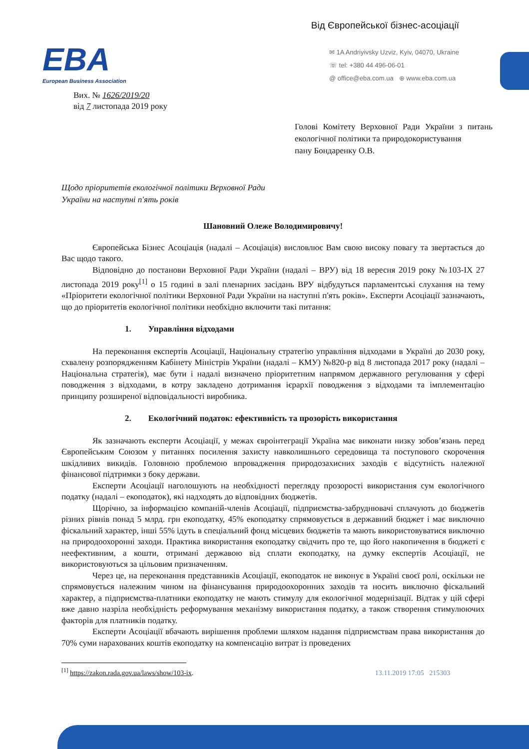Від Європейської бізнес-асоціації
EBA
European Business Association
✉ 1A Andriyivsky Uzviz, Kyiv, 04070, Ukraine
☏ tel: +380 44 496-06-01
@ office@eba.com.ua ⊕ www.eba.com.ua
Вих. № 1626/2019/20
від 7 листопада 2019 року
Голові Комітету Верховної Ради України з питань екологічної політики та природокористування
пану Бондаренку О.В.
Щодо пріоритетів екологічної політики Верховної Ради
України на наступні п'ять років
Шановний Олеже Володимировичу!
Європейська Бізнес Асоціація (надалі – Асоціація) висловлює Вам свою високу повагу та звертається до Вас щодо такого.
Відповідно до постанови Верховної Ради України (надалі – ВРУ) від 18 вересня 2019 року №103-IX 27 листопада 2019 року<sup>[1]</sup> о 15 годині в залі пленарних засідань ВРУ відбудуться парламентські слухання на тему «Пріоритети екологічної політики Верховної Ради України на наступні п'ять років». Експерти Асоціації зазначають, що до пріоритетів екологічної політики необхідно включити такі питання:
1. Управління відходами
На переконання експертів Асоціації, Національну стратегію управління відходами в Україні до 2030 року, схвалену розпорядженням Кабінету Міністрів України (надалі – КМУ) №820-р від 8 листопада 2017 року (надалі – Національна стратегія), має бути і надалі визначено пріоритетним напрямом державного регулювання у сфері поводження з відходами, в котру закладено дотримання ієрархії поводження з відходами та імплементацію принципу розширеної відповідальності виробника.
2. Екологічний податок: ефективність та прозорість використання
Як зазначають експерти Асоціації, у межах євроінтеграції Україна має виконати низку зобов’язань перед Європейським Союзом у питаннях посилення захисту навколишнього середовища та поступового скорочення шкідливих викидів. Головною проблемою впровадження природозахисних заходів є відсутність належної фінансової підтримки з боку держави.
Експерти Асоціації наголошують на необхідності перегляду прозорості використання сум екологічного податку (надалі – екоподаток), які надходять до відповідних бюджетів.
Щорічно, за інформацією компаній-членів Асоціації, підприємства-забруднювачі сплачують до бюджетів різних рівнів понад 5 млрд. грн екоподатку, 45% екоподатку спрямовується в державний бюджет і має виключно фіскальний характер, інші 55% ідуть в спеціальний фонд місцевих бюджетів та мають використовуватися виключно на природоохоронні заходи. Практика використання екоподатку свідчить про те, що його накопичення в бюджеті є неефективним, а кошти, отримані державою від сплати екоподатку, на думку експертів Асоціації, не використовуються за цільовим призначенням.
Через це, на переконання представників Асоціації, екоподаток не виконує в Україні своєї ролі, оскільки не спрямовується належним чином на фінансування природоохоронних заходів та носить виключно фіскальний характер, а підприємства-платники екоподатку не мають стимулу для екологічної модернізації. Відтак у цій сфері вже давно назріла необхідність реформування механізму використання податку, а також створення стимулюючих факторів для платників податку.
Експерти Асоціації вбачають вирішення проблеми шляхом надання підприємствам права використання до 70% суми нарахованих коштів екоподатку на компенсацію витрат із проведених
<sup>[1]</sup> https://zakon.rada.gov.ua/laws/show/103-ix. 13.11.2019 17:05 215303